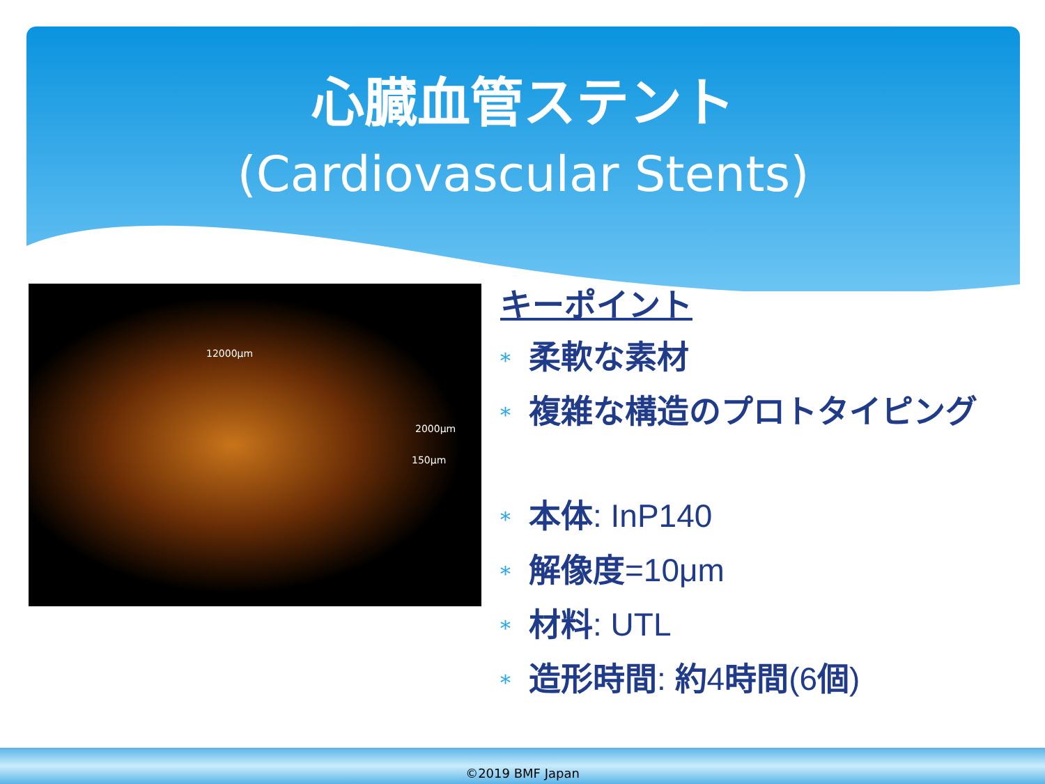心臓血管ステント
(Cardiovascular Stents)
12000μm
2000μm
150μm
キーポイント
* 柔軟な素材
* 複雑な構造のプロトタイピング
* 本体: InP140
* 解像度=10μm
* 材料: UTL
* 造形時間: 約4時間(6個)
©2019 BMF Japan